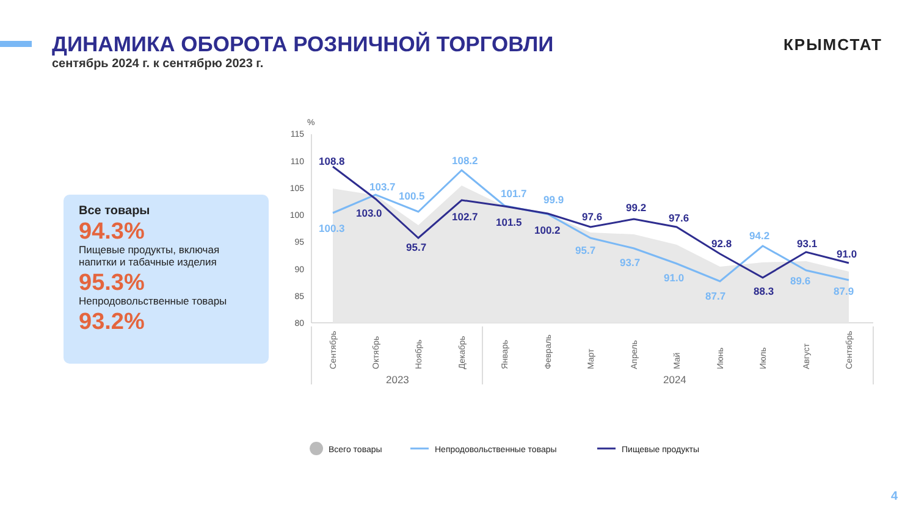ДИНАМИКА ОБОРОТА РОЗНИЧНОЙ ТОРГОВЛИ
сентябрь 2024 г. к сентябрю 2023 г.
КРЫМСТАТ
Все товары
94.3%
Пищевые продукты, включая напитки и табачные изделия
95.3%
Непродовольственные товары
93.2%
%
115
110
105
100
95
90
85
80
108.8
103.0
95.7
102.7
101.5
100.2
97.6
99.2
97.6
92.8
88.3
93.1
91.0
100.3
103.7
100.5
108.2
101.7
99.9
95.7
93.7
91.0
87.7
94.2
89.6
87.9
Сентябрь
Октябрь
Ноябрь
Декабрь
Январь
Февраль
Март
Апрель
Май
Июнь
Июль
Август
Сентябрь
2023
2024
Всего товары
Непродовольственные товары
Пищевые продукты
4